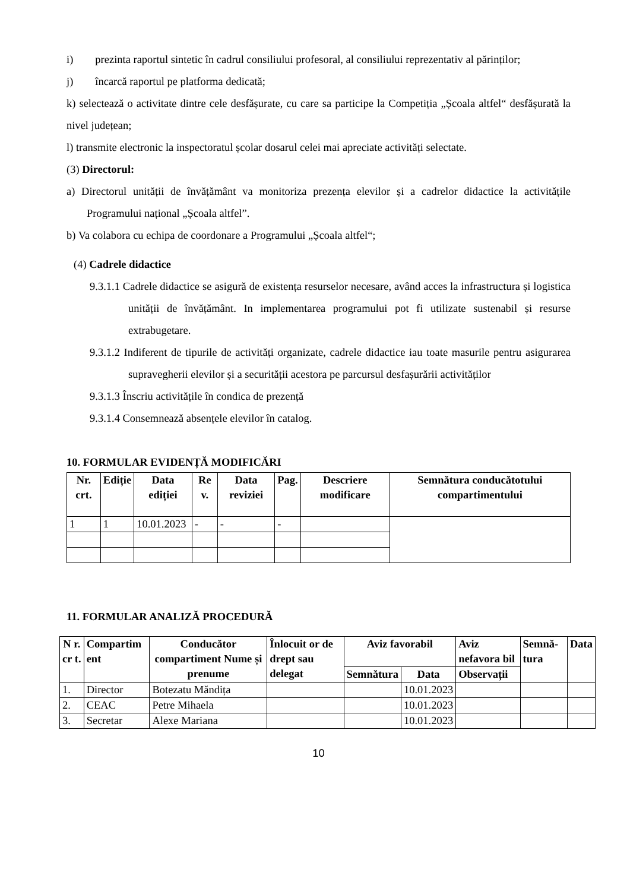i) prezinta raportul sintetic în cadrul consiliului profesoral, al consiliului reprezentativ al părinților;
j) încarcă raportul pe platforma dedicată;
k) selectează o activitate dintre cele desfășurate, cu care sa participe la Competiția „Școala altfel“ desfășurată la nivel județean;
l) transmite electronic la inspectoratul școlar dosarul celei mai apreciate activități selectate.
(3) Directorul:
a) Directorul unității de învățământ va monitoriza prezența elevilor și a cadrelor didactice la activitățile Programului național „Școala altfel”.
b) Va colabora cu echipa de coordonare a Programului „Școala altfel“;
(4) Cadrele didactice
9.3.1.1 Cadrele didactice se asigură de existența resurselor necesare, având acces la infrastructura și logistica unității de învățământ. In implementarea programului pot fi utilizate sustenabil și resurse extrabugetare.
9.3.1.2 Indiferent de tipurile de activități organizate, cadrele didactice iau toate masurile pentru asigurarea supravegherii elevilor și a securității acestora pe parcursul desfașurării activităților
9.3.1.3 Înscriu activitățile în condica de prezență
9.3.1.4 Consemnează absențele elevilor în catalog.
10. FORMULAR EVIDENȚĂ MODIFICĂRI
| Nr. crt. | Ediție | Data ediției | Re v. | Data reviziei | Pag. | Descriere modificare | Semnătura conducătotului compartimentului |
| --- | --- | --- | --- | --- | --- | --- | --- |
| 1 | 1 | 10.01.2023 | - | - | - | | |
11. FORMULAR ANALIZĂ PROCEDURĂ
| N r. cr t. | Compartim ent | Conducător compartiment Nume și prenume | Înlocuit or de drept sau delegat | Aviz favorabil | | Aviz nefavora bil | Semnă-tura | Data |
| --- | --- | --- | --- | --- | --- | --- | --- | --- |
| | | | | Semnătura | Data | Observații | | |
| 1. | Director | Botezatu Măndița | | | 10.01.2023 | | | |
| 2. | CEAC | Petre Mihaela | | | 10.01.2023 | | | |
| 3. | Secretar | Alexe Mariana | | | 10.01.2023 | | | |
10